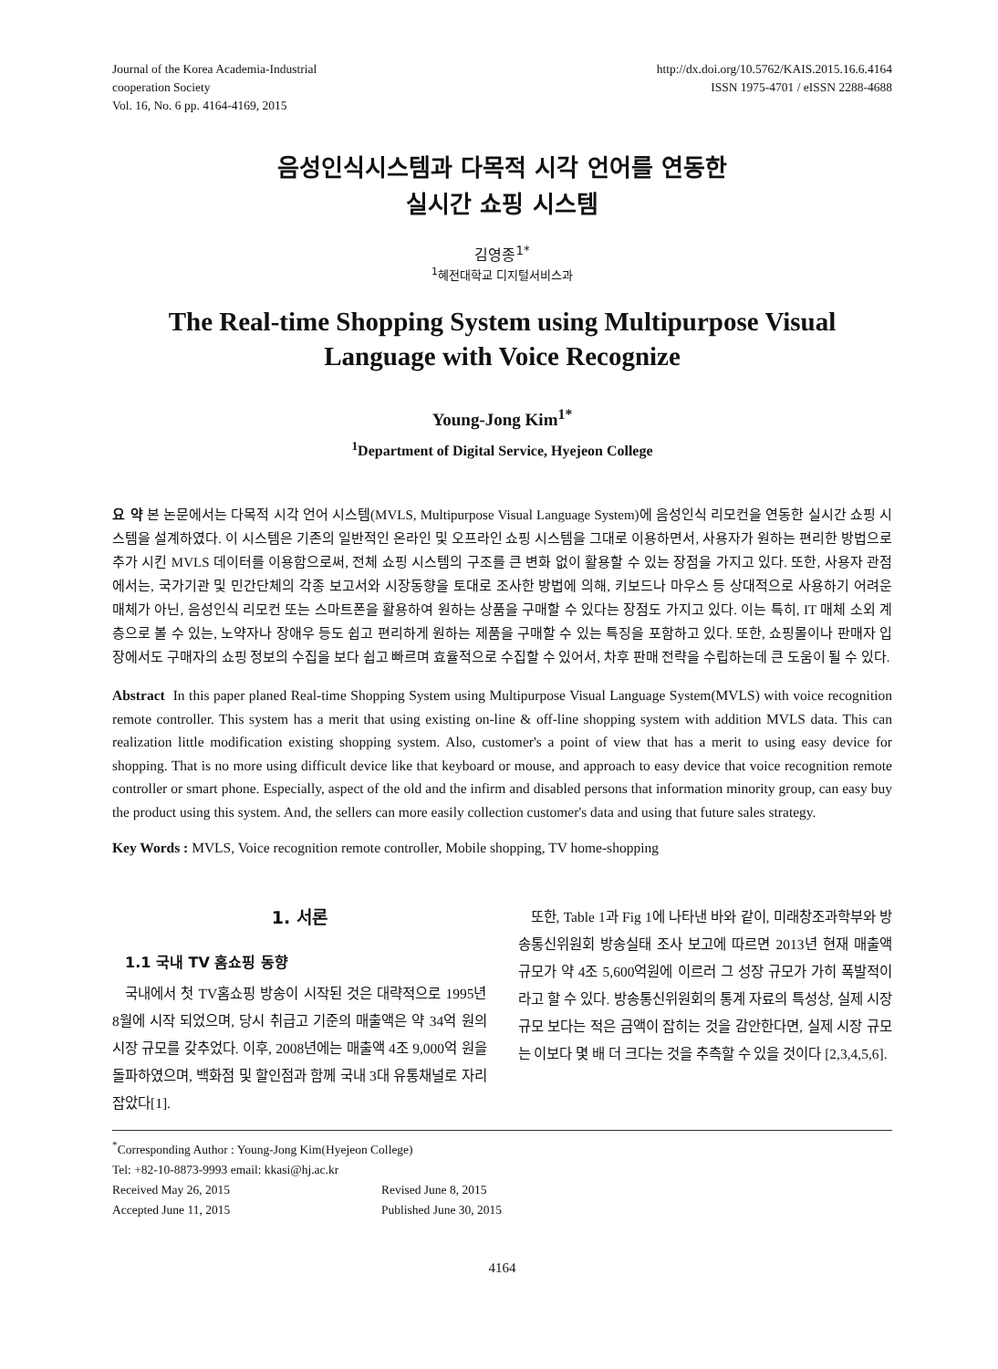Journal of the Korea Academia-Industrial
cooperation Society
Vol. 16, No. 6 pp. 4164-4169, 2015
http://dx.doi.org/10.5762/KAIS.2015.16.6.4164
ISSN 1975-4701 / eISSN 2288-4688
음성인식시스템과 다목적 시각 언어를 연동한
실시간 쇼핑 시스템
김영종<sup>1*</sup>
<sup>1</sup> 혜전대학교 디지털서비스과
The Real-time Shopping System using Multipurpose Visual Language with Voice Recognize
Young-Jong Kim<sup>1*</sup>
<sup>1</sup> Department of Digital Service, Hyejeon College
요 약 본 논문에서는 다목적 시각 언어 시스템(MVLS, Multipurpose Visual Language System)에 음성인식 리모컨을 연동한 실시간 쇼핑 시스템을 설계하였다. 이 시스템은 기존의 일반적인 온라인 및 오프라인 쇼핑 시스템을 그대로 이용하면서, 사용자가 원하는 편리한 방법으로 추가 시킨 MVLS 데이터를 이용함으로써, 전체 쇼핑 시스템의 구조를 큰 변화 없이 활용할 수 있는 장점을 가지고 있다. 또한, 사용자 관점에서는, 국가기관 및 민간단체의 각종 보고서와 시장동향을 토대로 조사한 방법에 의해, 키보드나 마우스 등 상대적으로 사용하기 어려운 매체가 아닌, 음성인식 리모컨 또는 스마트폰을 활용하여 원하는 상품을 구매할 수 있다는 장점도 가지고 있다. 이는 특히, IT 매체 소외 계층으로 볼 수 있는, 노약자나 장애우 등도 쉽고 편리하게 원하는 제품을 구매할 수 있는 특징을 포함하고 있다. 또한, 쇼핑몰이나 판매자 입장에서도 구매자의 쇼핑 정보의 수집을 보다 쉽고 빠르며 효율적으로 수집할 수 있어서, 차후 판매 전략을 수립하는데 큰 도움이 될 수 있다.
Abstract In this paper planed Real-time Shopping System using Multipurpose Visual Language System(MVLS) with voice recognition remote controller. This system has a merit that using existing on-line & off-line shopping system with addition MVLS data. This can realization little modification existing shopping system. Also, customer's a point of view that has a merit to using easy device for shopping. That is no more using difficult device like that keyboard or mouse, and approach to easy device that voice recognition remote controller or smart phone. Especially, aspect of the old and the infirm and disabled persons that information minority group, can easy buy the product using this system. And, the sellers can more easily collection customer's data and using that future sales strategy.
Key Words : MVLS, Voice recognition remote controller, Mobile shopping, TV home-shopping
1. 서론
1.1 국내 TV 홈쇼핑 동향
국내에서 첫 TV홈쇼핑 방송이 시작된 것은 대략적으로 1995년 8월에 시작 되었으며, 당시 취급고 기준의 매출액은 약 34억 원의 시장 규모를 갖추었다. 이후, 2008년에는 매출액 4조 9,000억 원을 돌파하였으며, 백화점 및 할인점과 함께 국내 3대 유통채널로 자리 잡았다[1].
또한, Table 1과 Fig 1에 나타낸 바와 같이, 미래창조과학부와 방송통신위원회 방송실태 조사 보고에 따르면 2013년 현재 매출액 규모가 약 4조 5,600억원에 이르러 그 성장 규모가 가히 폭발적이라고 할 수 있다. 방송통신위원회의 통계 자료의 특성상, 실제 시장 규모 보다는 적은 금액이 잡히는 것을 감안한다면, 실제 시장 규모는 이보다 몇 배 더 크다는 것을 추측할 수 있을 것이다 [2,3,4,5,6].
<sup>*</sup> Corresponding Author : Young-Jong Kim(Hyejeon College)
Tel: +82-10-8873-9993 email: kkasi@hj.ac.kr
Received May 26, 2015 Revised June 8, 2015
Accepted June 11, 2015 Published June 30, 2015
4164